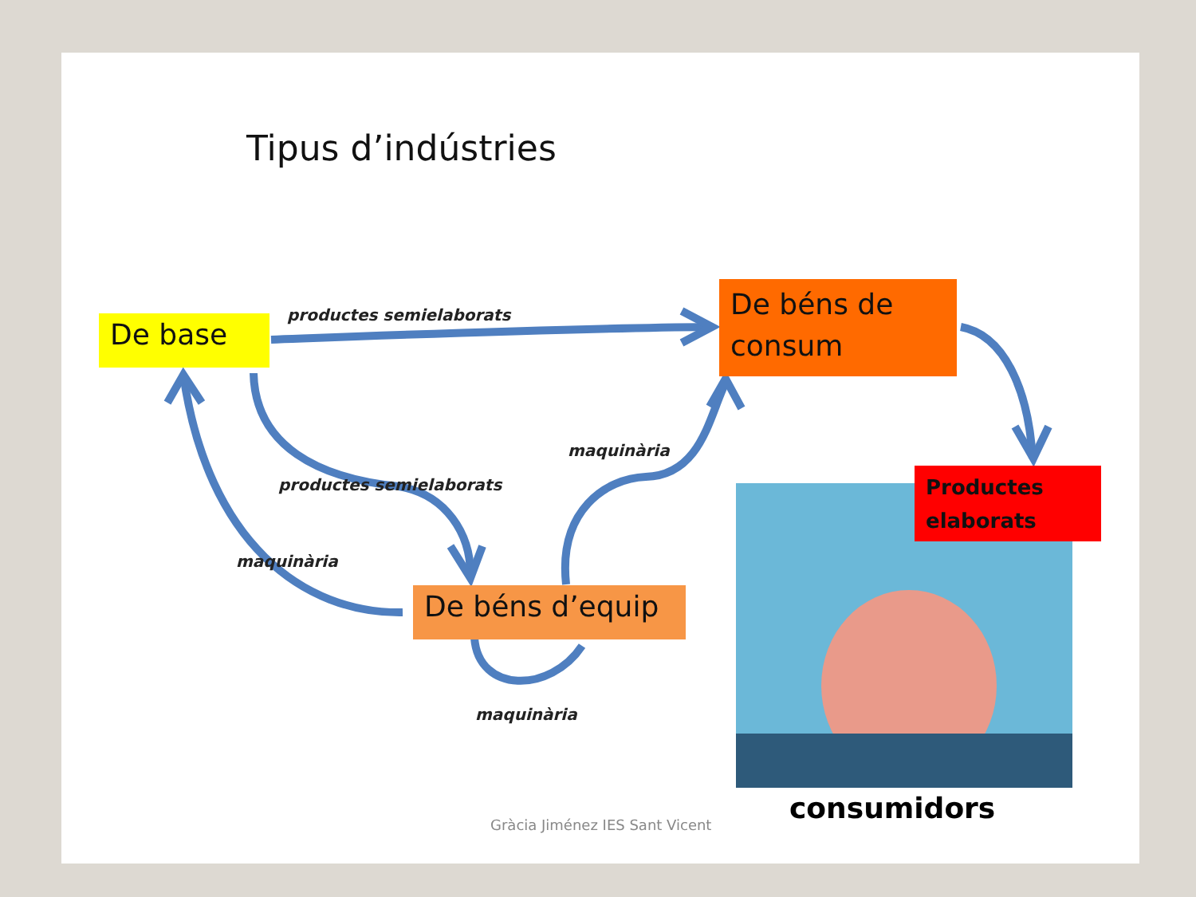Tipus d’indústries
De base productes semielaborats
De béns de consum
maquinària
productes semielaborats
Productes elaborats
maquinària
De béns d’equip
maquinària
consumidors
Gràcia Jiménez IES Sant Vicent